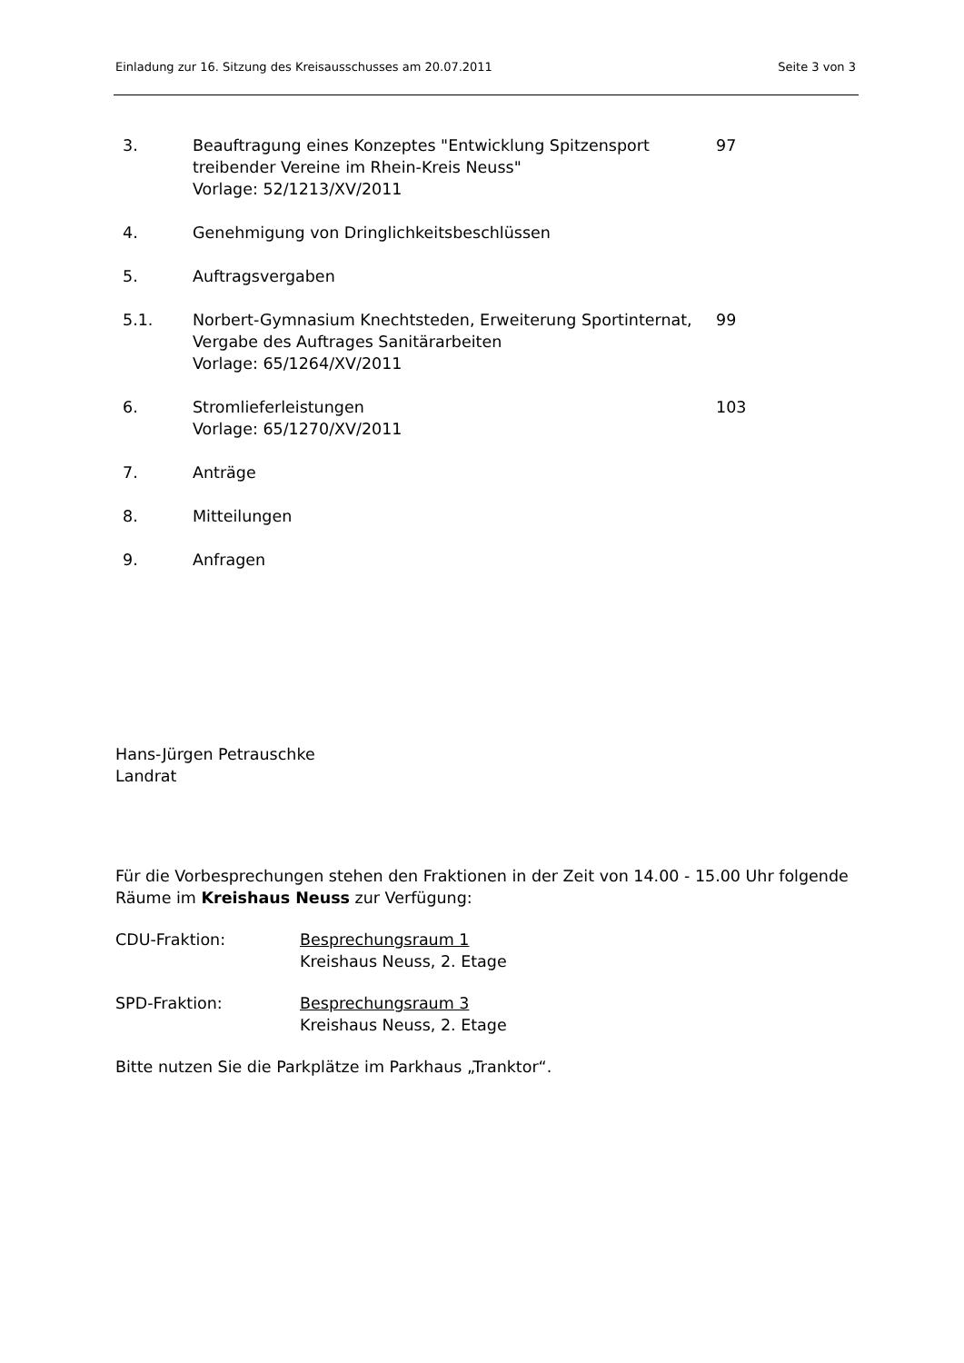Einladung zur 16. Sitzung des Kreisausschusses am 20.07.2011 Seite 3 von 3
| 3. | Beauftragung eines Konzeptes "Entwicklung Spitzensport treibender Vereine im Rhein-Kreis Neuss" Vorlage: 52/1213/XV/2011 | 97 |
| 4. | Genehmigung von Dringlichkeitsbeschlüssen | |
| 5. | Auftragsvergaben | |
| 5.1. | Norbert-Gymnasium Knechtsteden, Erweiterung Sportinternat, Vergabe des Auftrages Sanitärarbeiten Vorlage: 65/1264/XV/2011 | 99 |
| 6. | Stromlieferleistungen Vorlage: 65/1270/XV/2011 | 103 |
| 7. | Anträge | |
| 8. | Mitteilungen | |
| 9. | Anfragen | |
Hans-Jürgen Petrauschke
Landrat
Für die Vorbesprechungen stehen den Fraktionen in der Zeit von 14.00 - 15.00 Uhr folgende Räume im Kreishaus Neuss zur Verfügung:
CDU-Fraktion: Besprechungsraum 1
Kreishaus Neuss, 2. Etage
SPD-Fraktion: Besprechungsraum 3
Kreishaus Neuss, 2. Etage
Bitte nutzen Sie die Parkplätze im Parkhaus „Tranktor“.